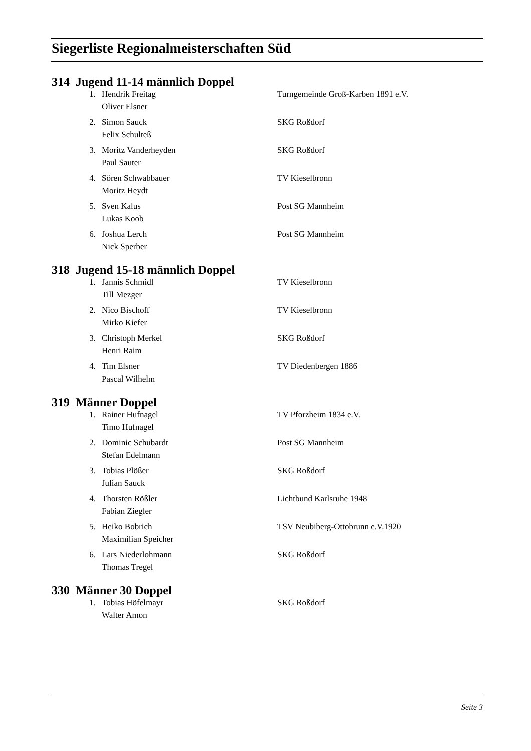Siegerliste Regionalmeisterschaften Süd
| 314 | Jugend 11-14 männlich Doppel | | |
| | 1. | Hendrik Freitag | Turngemeinde Groß-Karben 1891 e.V. |
| | | Oliver Elsner | |
| | 2. | Simon Sauck | SKG Roßdorf |
| | | Felix Schulteß | |
| | 3. | Moritz Vanderheyden | SKG Roßdorf |
| | | Paul Sauter | |
| | 4. | Sören Schwabbauer | TV Kieselbronn |
| | | Moritz Heydt | |
| | 5. | Sven Kalus | Post SG Mannheim |
| | | Lukas Koob | |
| | 6. | Joshua Lerch | Post SG Mannheim |
| | | Nick Sperber | |
| 318 | Jugend 15-18 männlich Doppel | | |
| | 1. | Jannis Schmidl | TV Kieselbronn |
| | | Till Mezger | |
| | 2. | Nico Bischoff | TV Kieselbronn |
| | | Mirko Kiefer | |
| | 3. | Christoph Merkel | SKG Roßdorf |
| | | Henri Raim | |
| | 4. | Tim Elsner | TV Diedenbergen 1886 |
| | | Pascal Wilhelm | |
| 319 | Männer Doppel | | |
| | 1. | Rainer Hufnagel | TV Pforzheim 1834 e.V. |
| | | Timo Hufnagel | |
| | 2. | Dominic Schubardt | Post SG Mannheim |
| | | Stefan Edelmann | |
| | 3. | Tobias Plößer | SKG Roßdorf |
| | | Julian Sauck | |
| | 4. | Thorsten Rößler | Lichtbund Karlsruhe 1948 |
| | | Fabian Ziegler | |
| | 5. | Heiko Bobrich | TSV Neubiberg-Ottobrunn e.V.1920 |
| | | Maximilian Speicher | |
| | 6. | Lars Niederlohmann | SKG Roßdorf |
| | | Thomas Tregel | |
| 330 | Männer 30 Doppel | | |
| | 1. | Tobias Höfelmayr | SKG Roßdorf |
| | | Walter Amon | |
Seite 3